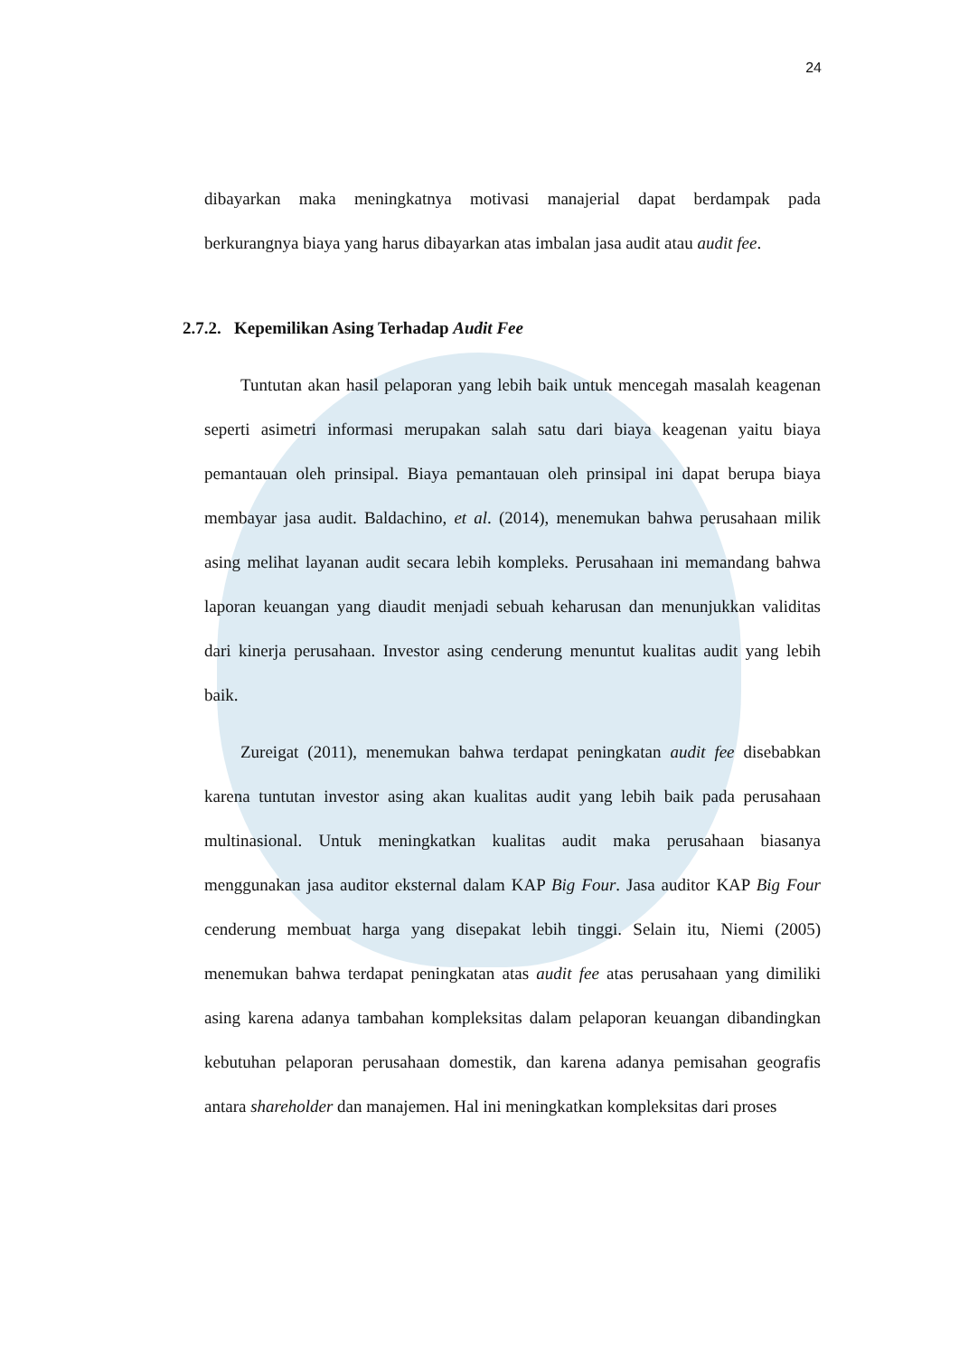24
dibayarkan maka meningkatnya motivasi manajerial dapat berdampak pada berkurangnya biaya yang harus dibayarkan atas imbalan jasa audit atau audit fee.
2.7.2. Kepemilikan Asing Terhadap Audit Fee
Tuntutan akan hasil pelaporan yang lebih baik untuk mencegah masalah keagenan seperti asimetri informasi merupakan salah satu dari biaya keagenan yaitu biaya pemantauan oleh prinsipal. Biaya pemantauan oleh prinsipal ini dapat berupa biaya membayar jasa audit. Baldachino, et al. (2014), menemukan bahwa perusahaan milik asing melihat layanan audit secara lebih kompleks. Perusahaan ini memandang bahwa laporan keuangan yang diaudit menjadi sebuah keharusan dan menunjukkan validitas dari kinerja perusahaan. Investor asing cenderung menuntut kualitas audit yang lebih baik.
Zureigat (2011), menemukan bahwa terdapat peningkatan audit fee disebabkan karena tuntutan investor asing akan kualitas audit yang lebih baik pada perusahaan multinasional. Untuk meningkatkan kualitas audit maka perusahaan biasanya menggunakan jasa auditor eksternal dalam KAP Big Four. Jasa auditor KAP Big Four cenderung membuat harga yang disepakat lebih tinggi. Selain itu, Niemi (2005) menemukan bahwa terdapat peningkatan atas audit fee atas perusahaan yang dimiliki asing karena adanya tambahan kompleksitas dalam pelaporan keuangan dibandingkan kebutuhan pelaporan perusahaan domestik, dan karena adanya pemisahan geografis antara shareholder dan manajemen. Hal ini meningkatkan kompleksitas dari proses